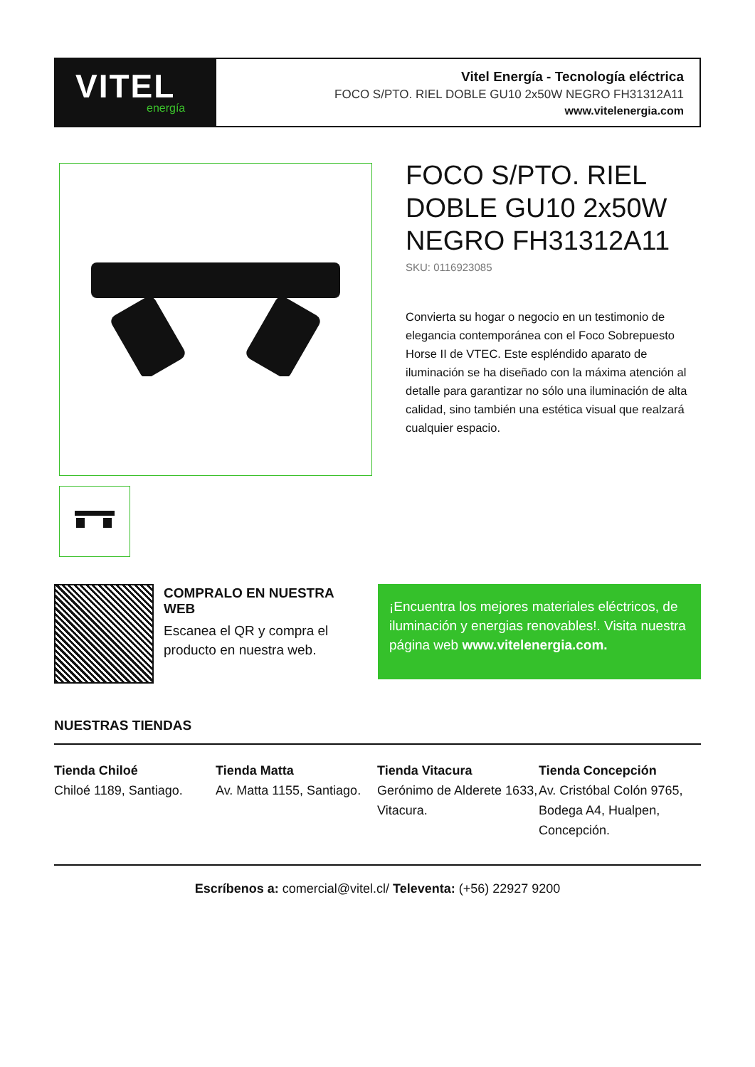VITEL
energía
Vitel Energía - Tecnología eléctrica
FOCO S/PTO. RIEL DOBLE GU10 2x50W NEGRO FH31312A11
www.vitelenergia.com
FOCO S/PTO. RIEL DOBLE GU10 2x50W NEGRO FH31312A11
SKU: 0116923085
Convierta su hogar o negocio en un testimonio de elegancia contemporánea con el Foco Sobrepuesto Horse II de VTEC. Este espléndido aparato de iluminación se ha diseñado con la máxima atención al detalle para garantizar no sólo una iluminación de alta calidad, sino también una estética visual que realzará cualquier espacio.
COMPRALO EN NUESTRA WEB
Escanea el QR y compra el producto en nuestra web.
¡Encuentra los mejores materiales eléctricos, de iluminación y energias renovables!. Visita nuestra página web www.vitelenergia.com.
NUESTRAS TIENDAS
Tienda Chiloé
Chiloé 1189, Santiago.
Tienda Matta
Av. Matta 1155, Santiago.
Tienda Vitacura
Gerónimo de Alderete 1633, Vitacura.
Tienda Concepción
Av. Cristóbal Colón 9765, Bodega A4, Hualpen, Concepción.
Escríbenos a: comercial@vitel.cl/ Televenta: (+56) 22927 9200